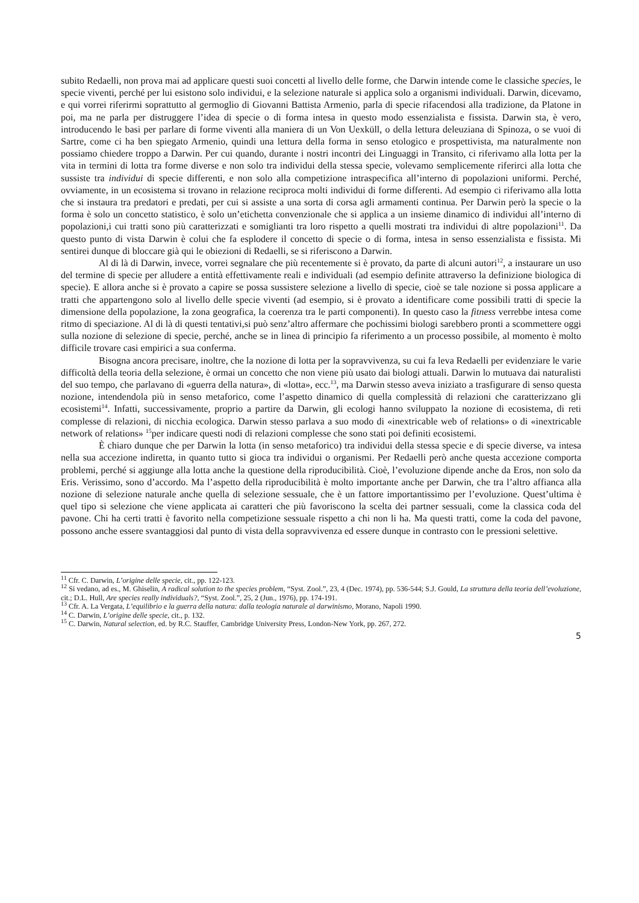subito Redaelli, non prova mai ad applicare questi suoi concetti al livello delle forme, che Darwin intende come le classiche species, le specie viventi, perché per lui esistono solo individui, e la selezione naturale si applica solo a organismi individuali. Darwin, dicevamo, e qui vorrei riferirmi soprattutto al germoglio di Giovanni Battista Armenio, parla di specie rifacendosi alla tradizione, da Platone in poi, ma ne parla per distruggere l’idea di specie o di forma intesa in questo modo essenzialista e fissista. Darwin sta, è vero, introducendo le basi per parlare di forme viventi alla maniera di un Von Uexküll, o della lettura deleuziana di Spinoza, o se vuoi di Sartre, come ci ha ben spiegato Armenio, quindi una lettura della forma in senso etologico e prospettivista, ma naturalmente non possiamo chiedere troppo a Darwin. Per cui quando, durante i nostri incontri dei Linguaggi in Transito, ci riferivamo alla lotta per la vita in termini di lotta tra forme diverse e non solo tra individui della stessa specie, volevamo semplicemente riferirci alla lotta che sussiste tra individui di specie differenti, e non solo alla competizione intraspecifica all’interno di popolazioni uniformi. Perché, ovviamente, in un ecosistema si trovano in relazione reciproca molti individui di forme differenti. Ad esempio ci riferivamo alla lotta che si instaura tra predatori e predati, per cui si assiste a una sorta di corsa agli armamenti continua. Per Darwin però la specie o la forma è solo un concetto statistico, è solo un’etichetta convenzionale che si applica a un insieme dinamico di individui all’interno di popolazioni,i cui tratti sono più caratterizzati e somiglianti tra loro rispetto a quelli mostrati tra individui di altre popolazioni<sup>11</sup>. Da questo punto di vista Darwin è colui che fa esplodere il concetto di specie o di forma, intesa in senso essenzialista e fissista. Mi sentirei dunque di bloccare già qui le obiezioni di Redaelli, se si riferiscono a Darwin.
Al di là di Darwin, invece, vorrei segnalare che più recentemente si è provato, da parte di alcuni autori<sup>12</sup>, a instaurare un uso del termine di specie per alludere a entità effettivamente reali e individuali (ad esempio definite attraverso la definizione biologica di specie). E allora anche si è provato a capire se possa sussistere selezione a livello di specie, cioè se tale nozione si possa applicare a tratti che appartengono solo al livello delle specie viventi (ad esempio, si è provato a identificare come possibili tratti di specie la dimensione della popolazione, la zona geografica, la coerenza tra le parti componenti). In questo caso la fitness verrebbe intesa come ritmo di speciazione. Al di là di questi tentativi,si può senz’altro affermare che pochissimi biologi sarebbero pronti a scommettere oggi sulla nozione di selezione di specie, perché, anche se in linea di principio fa riferimento a un processo possibile, al momento è molto difficile trovare casi empirici a sua conferma.
Bisogna ancora precisare, inoltre, che la nozione di lotta per la sopravvivenza, su cui fa leva Redaelli per evidenziare le varie difficoltà della teoria della selezione, è ormai un concetto che non viene più usato dai biologi attuali. Darwin lo mutuava dai naturalisti del suo tempo, che parlavano di «guerra della natura», di «lotta», ecc.<sup>13</sup>, ma Darwin stesso aveva iniziato a trasfigurare di senso questa nozione, intendendola più in senso metaforico, come l’aspetto dinamico di quella complessità di relazioni che caratterizzano gli ecosistemi<sup>14</sup>. Infatti, successivamente, proprio a partire da Darwin, gli ecologi hanno sviluppato la nozione di ecosistema, di reti complesse di relazioni, di nicchia ecologica. Darwin stesso parlava a suo modo di «inextricable web of relations» o di «inextricable network of relations» <sup>15</sup>per indicare questi nodi di relazioni complesse che sono stati poi definiti ecosistemi.
È chiaro dunque che per Darwin la lotta (in senso metaforico) tra individui della stessa specie e di specie diverse, va intesa nella sua accezione indiretta, in quanto tutto si gioca tra individui o organismi. Per Redaelli però anche questa accezione comporta problemi, perché si aggiunge alla lotta anche la questione della riproducibilità. Cioè, l’evoluzione dipende anche da Eros, non solo da Eris. Verissimo, sono d’accordo. Ma l’aspetto della riproducibilità è molto importante anche per Darwin, che tra l’altro affianca alla nozione di selezione naturale anche quella di selezione sessuale, che è un fattore importantissimo per l’evoluzione. Quest’ultima è quel tipo si selezione che viene applicata ai caratteri che più favoriscono la scelta dei partner sessuali, come la classica coda del pavone. Chi ha certi tratti è favorito nella competizione sessuale rispetto a chi non li ha. Ma questi tratti, come la coda del pavone, possono anche essere svantaggiosi dal punto di vista della sopravvivenza ed essere dunque in contrasto con le pressioni selettive.
<sup>11</sup> Cfr. C. Darwin, L’origine delle specie, cit., pp. 122-123.
<sup>12</sup> Si vedano, ad es., M. Ghiselin, A radical solution to the species problem, “Syst. Zool.”, 23, 4 (Dec. 1974), pp. 536-544; S.J. Gould, La struttura della teoria dell’evoluzione, cit.; D.L. Hull, Are species really individuals?, “Syst. Zool.”, 25, 2 (Jun., 1976), pp. 174-191.
<sup>13</sup> Cfr. A. La Vergata, L’equilibrio e la guerra della natura: dalla teologia naturale al darwinismo, Morano, Napoli 1990.
<sup>14</sup> C. Darwin, L’origine delle specie, cit., p. 132.
<sup>15</sup> C. Darwin, Natural selection, ed. by R.C. Stauffer, Cambridge University Press, London-New York, pp. 267, 272.
5